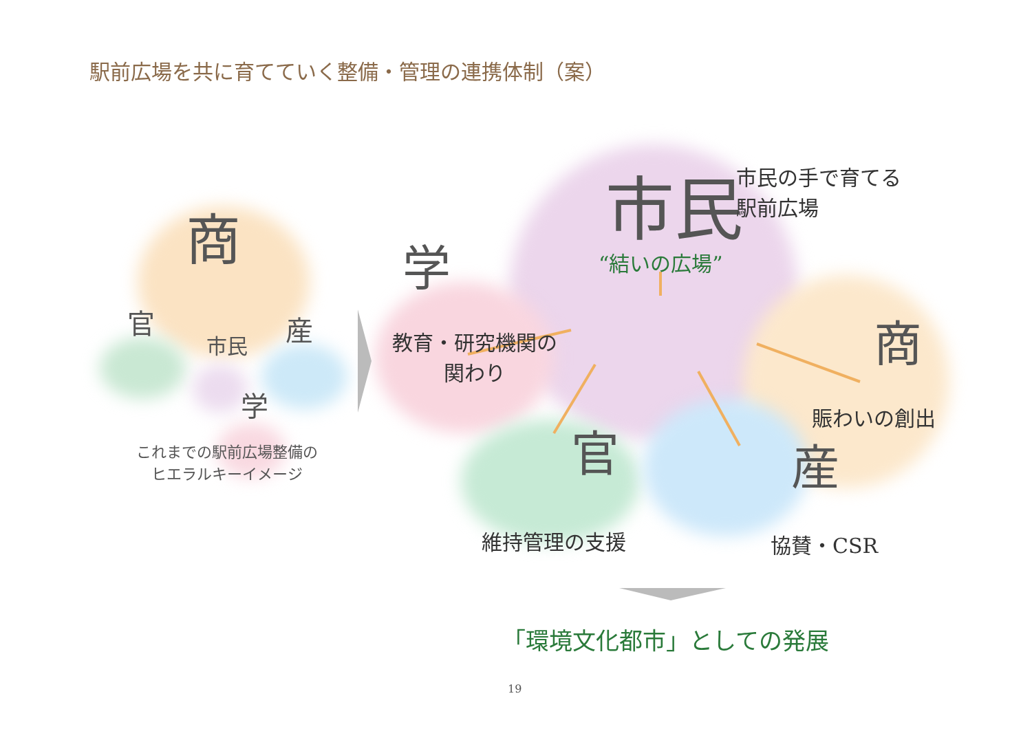駅前広場を共に育てていく整備・管理の連携体制（案）
商
官
市民
産
学
これまでの駅前広場整備の
ヒエラルキーイメージ
市民
市民の手で育てる
駅前広場
学 “結いの広場”
教育・研究機関の
関わり
商
賑わいの創出
官 産
維持管理の支援 協賛・CSR
「環境文化都市」としての発展
19